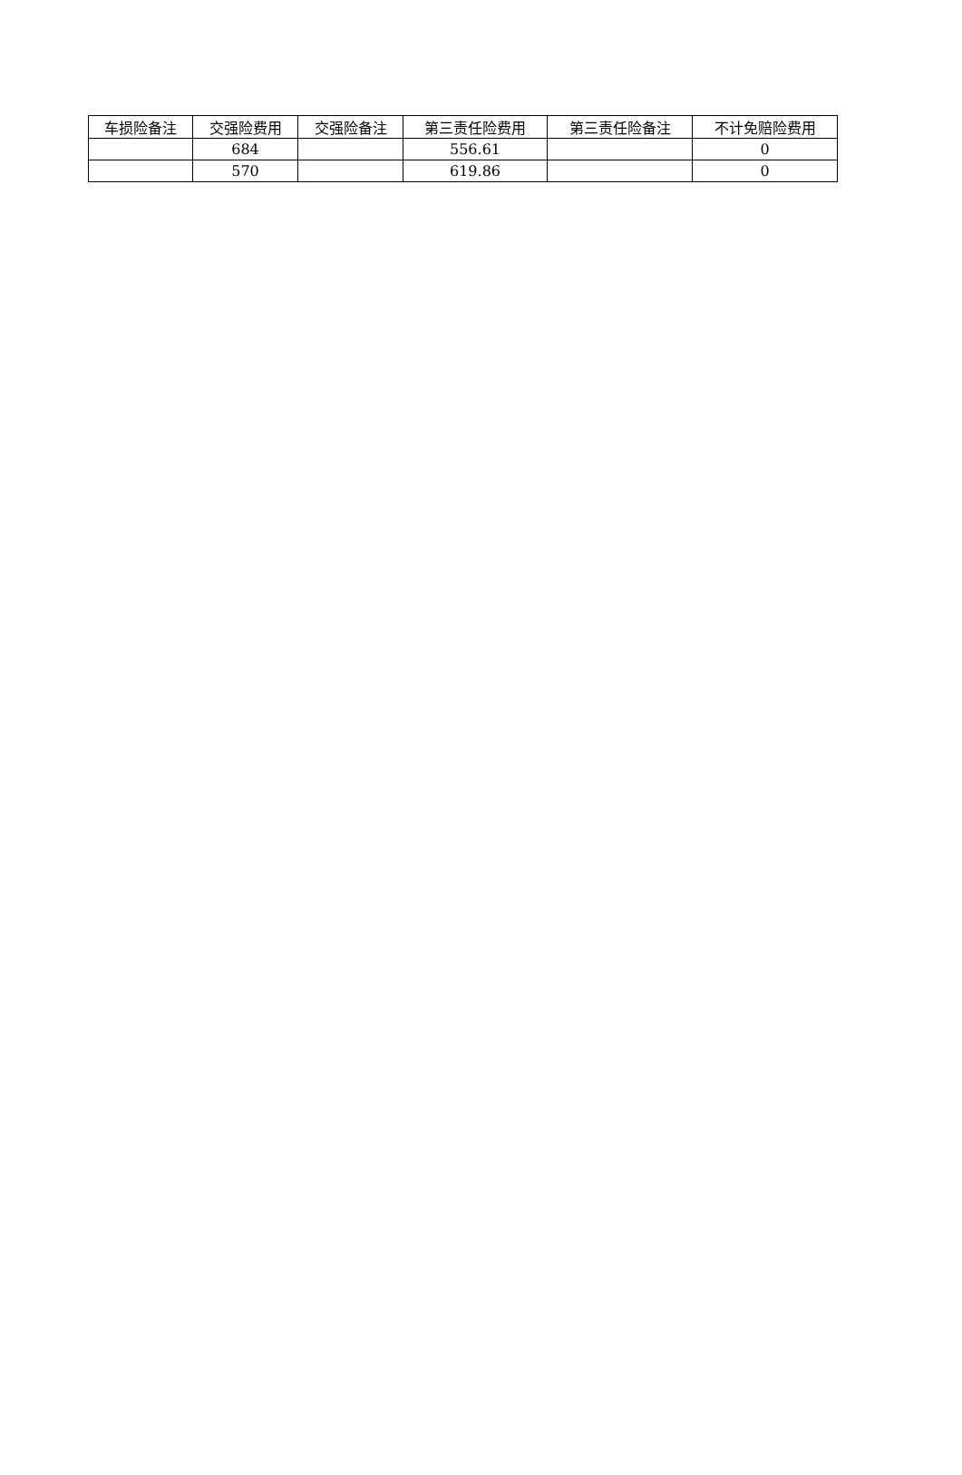| 车损险备注 | 交强险费用 | 交强险备注 | 第三责任险费用 | 第三责任险备注 | 不计免赔险费用 |
| --- | --- | --- | --- | --- | --- |
| | 684 | | 556.61 | | 0 |
| | 570 | | 619.86 | | 0 |